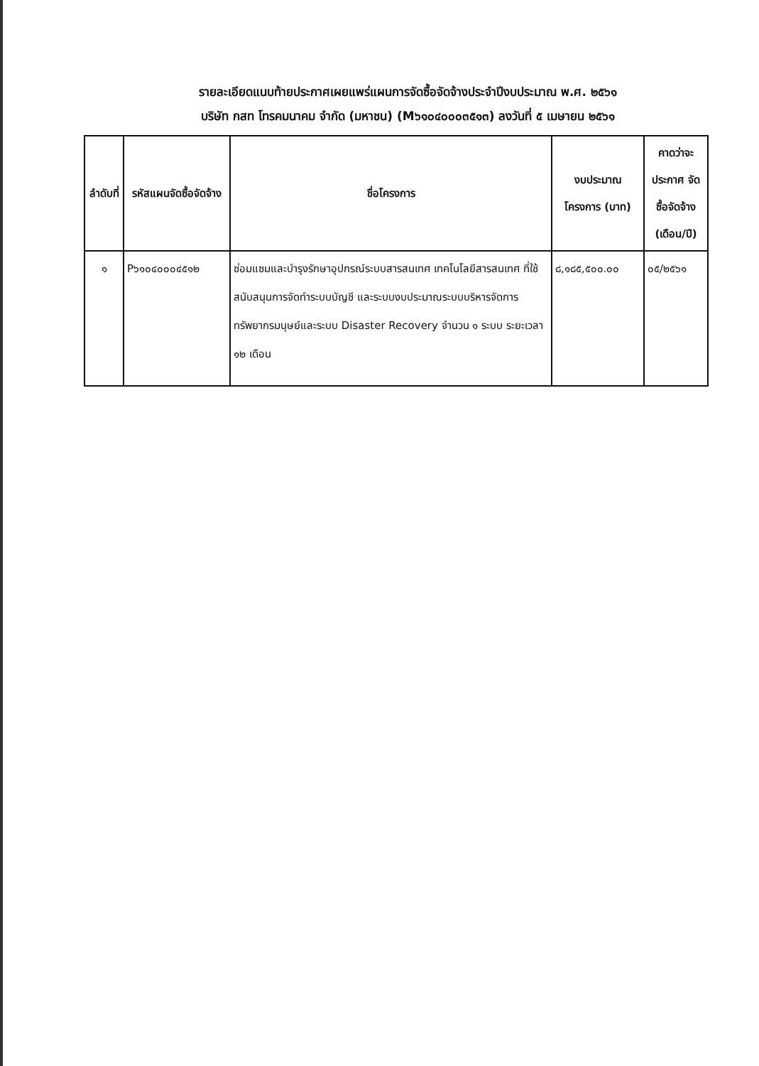รายละเอียดแนบท้ายประกาศเผยแพร่แผนการจัดซื้อจัดจ้างประจำปีงบประมาณ พ.ศ. ๒๕๖๑
บริษัท กสท โทรคมนาคม จำกัด (มหาชน) (M๖๑๐๔๐๐๐๓๕๑๓) ลงวันที่ ๕ เมษายน ๒๕๖๑
| ลำดับที่ | รหัสแผนจัดซื้อจัดจ้าง | ชื่อโครงการ | งบประมาณ โครงการ (บาท) | คาดว่าจะ ประกาศ จัดซื้อจัดจ้าง (เดือน/ปี) |
| --- | --- | --- | --- | --- |
| ๑ | P๖๑๐๔๐๐๐๔๕๑๒ | ซ่อมแซมและบำรุงรักษาอุปกรณ์ระบบสารสนเทศ เทคโนโลยีสารสนเทศ ที่ใช้สนับสนุนการจัดทำระบบบัญชี และระบบงบประมาณระบบบริหารจัดการทรัพยากรมนุษย์และระบบ Disaster Recovery จำนวน ๑ ระบบ ระยะเวลา ๑๒ เดือน | ๘,๑๘๕,๕๐๐.๐๐ | ๐๕/๒๕๖๑ |